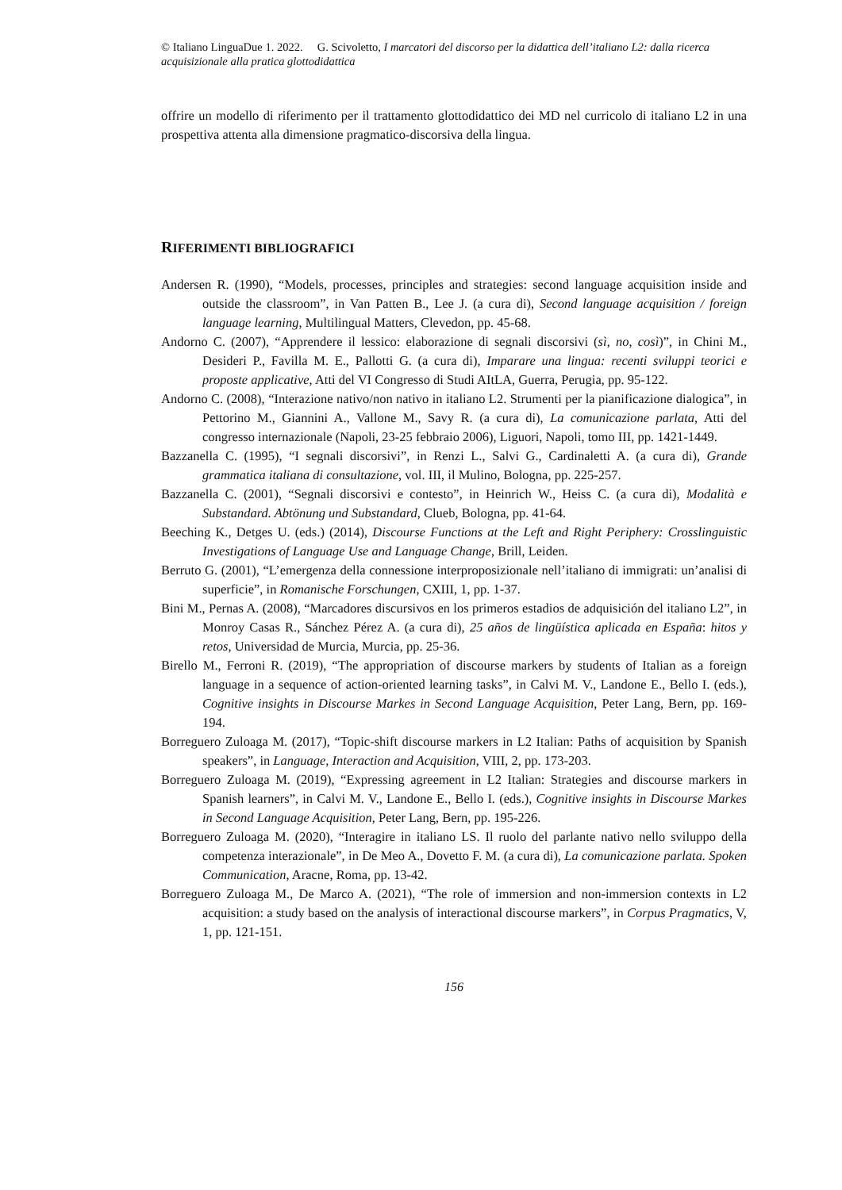© Italiano LinguaDue 1. 2022. G. Scivoletto, I marcatori del discorso per la didattica dell’italiano L2: dalla ricerca acquisizionale alla pratica glottodidattica
offrire un modello di riferimento per il trattamento glottodidattico dei MD nel curricolo di italiano L2 in una prospettiva attenta alla dimensione pragmatico-discorsiva della lingua.
RIFERIMENTI BIBLIOGRAFICI
Andersen R. (1990), “Models, processes, principles and strategies: second language acquisition inside and outside the classroom”, in Van Patten B., Lee J. (a cura di), Second language acquisition / foreign language learning, Multilingual Matters, Clevedon, pp. 45-68.
Andorno C. (2007), “Apprendere il lessico: elaborazione di segnali discorsivi (sì, no, così)”, in Chini M., Desideri P., Favilla M. E., Pallotti G. (a cura di), Imparare una lingua: recenti sviluppi teorici e proposte applicative, Atti del VI Congresso di Studi AItLA, Guerra, Perugia, pp. 95-122.
Andorno C. (2008), “Interazione nativo/non nativo in italiano L2. Strumenti per la pianificazione dialogica”, in Pettorino M., Giannini A., Vallone M., Savy R. (a cura di), La comunicazione parlata, Atti del congresso internazionale (Napoli, 23-25 febbraio 2006), Liguori, Napoli, tomo III, pp. 1421-1449.
Bazzanella C. (1995), “I segnali discorsivi”, in Renzi L., Salvi G., Cardinaletti A. (a cura di), Grande grammatica italiana di consultazione, vol. III, il Mulino, Bologna, pp. 225-257.
Bazzanella C. (2001), “Segnali discorsivi e contesto”, in Heinrich W., Heiss C. (a cura di), Modalità e Substandard. Abtönung und Substandard, Clueb, Bologna, pp. 41-64.
Beeching K., Detges U. (eds.) (2014), Discourse Functions at the Left and Right Periphery: Crosslinguistic Investigations of Language Use and Language Change, Brill, Leiden.
Berruto G. (2001), “L’emergenza della connessione interproposizionale nell’italiano di immigrati: un’analisi di superficie”, in Romanische Forschungen, CXIII, 1, pp. 1-37.
Bini M., Pernas A. (2008), “Marcadores discursivos en los primeros estadios de adquisición del italiano L2”, in Monroy Casas R., Sánchez Pérez A. (a cura di), 25 años de lingüística aplicada en España: hitos y retos, Universidad de Murcia, Murcia, pp. 25-36.
Birello M., Ferroni R. (2019), “The appropriation of discourse markers by students of Italian as a foreign language in a sequence of action-oriented learning tasks”, in Calvi M. V., Landone E., Bello I. (eds.), Cognitive insights in Discourse Markes in Second Language Acquisition, Peter Lang, Bern, pp. 169-194.
Borreguero Zuloaga M. (2017), “Topic-shift discourse markers in L2 Italian: Paths of acquisition by Spanish speakers”, in Language, Interaction and Acquisition, VIII, 2, pp. 173-203.
Borreguero Zuloaga M. (2019), “Expressing agreement in L2 Italian: Strategies and discourse markers in Spanish learners”, in Calvi M. V., Landone E., Bello I. (eds.), Cognitive insights in Discourse Markes in Second Language Acquisition, Peter Lang, Bern, pp. 195-226.
Borreguero Zuloaga M. (2020), “Interagire in italiano LS. Il ruolo del parlante nativo nello sviluppo della competenza interazionale”, in De Meo A., Dovetto F. M. (a cura di), La comunicazione parlata. Spoken Communication, Aracne, Roma, pp. 13-42.
Borreguero Zuloaga M., De Marco A. (2021), “The role of immersion and non-immersion contexts in L2 acquisition: a study based on the analysis of interactional discourse markers”, in Corpus Pragmatics, V, 1, pp. 121-151.
156